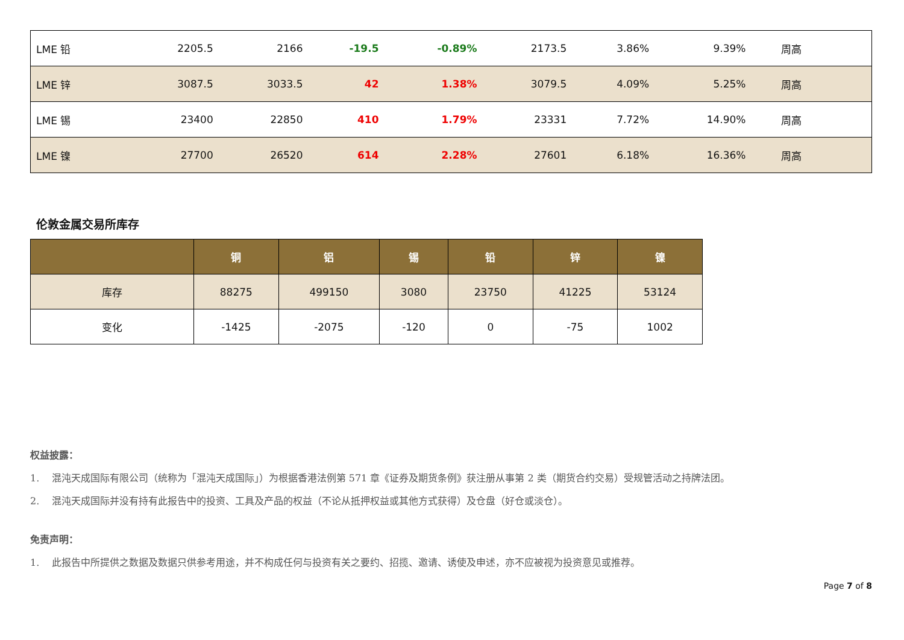| LME 铅 | 2205.5 | 2166 | -19.5 | -0.89% | 2173.5 | 3.86% | 9.39% | 周高 |
| LME 锌 | 3087.5 | 3033.5 | 42 | 1.38% | 3079.5 | 4.09% | 5.25% | 周高 |
| LME 锡 | 23400 | 22850 | 410 | 1.79% | 23331 | 7.72% | 14.90% | 周高 |
| LME 镍 | 27700 | 26520 | 614 | 2.28% | 27601 | 6.18% | 16.36% | 周高 |
伦敦金属交易所库存
| | 铜 | 铝 | 锡 | 铅 | 锌 | 镍 |
| --- | --- | --- | --- | --- | --- | --- |
| 库存 | 88275 | 499150 | 3080 | 23750 | 41225 | 53124 |
| 变化 | -1425 | -2075 | -120 | 0 | -75 | 1002 |
权益披露：
1. 混沌天成国际有限公司（统称为「混沌天成国际」）为根据香港法例第 571 章《证券及期货条例》获注册从事第 2 类（期货合约交易）受规管活动之持牌法团。
2. 混沌天成国际并没有持有此报告中的投资、工具及产品的权益（不论从抵押权益或其他方式获得）及仓盘（好仓或淡仓）。
免责声明：
1. 此报告中所提供之数据及数据只供参考用途，并不构成任何与投资有关之要约、招揽、邀请、诱使及申述，亦不应被视为投资意见或推荐。
Page 7 of 8